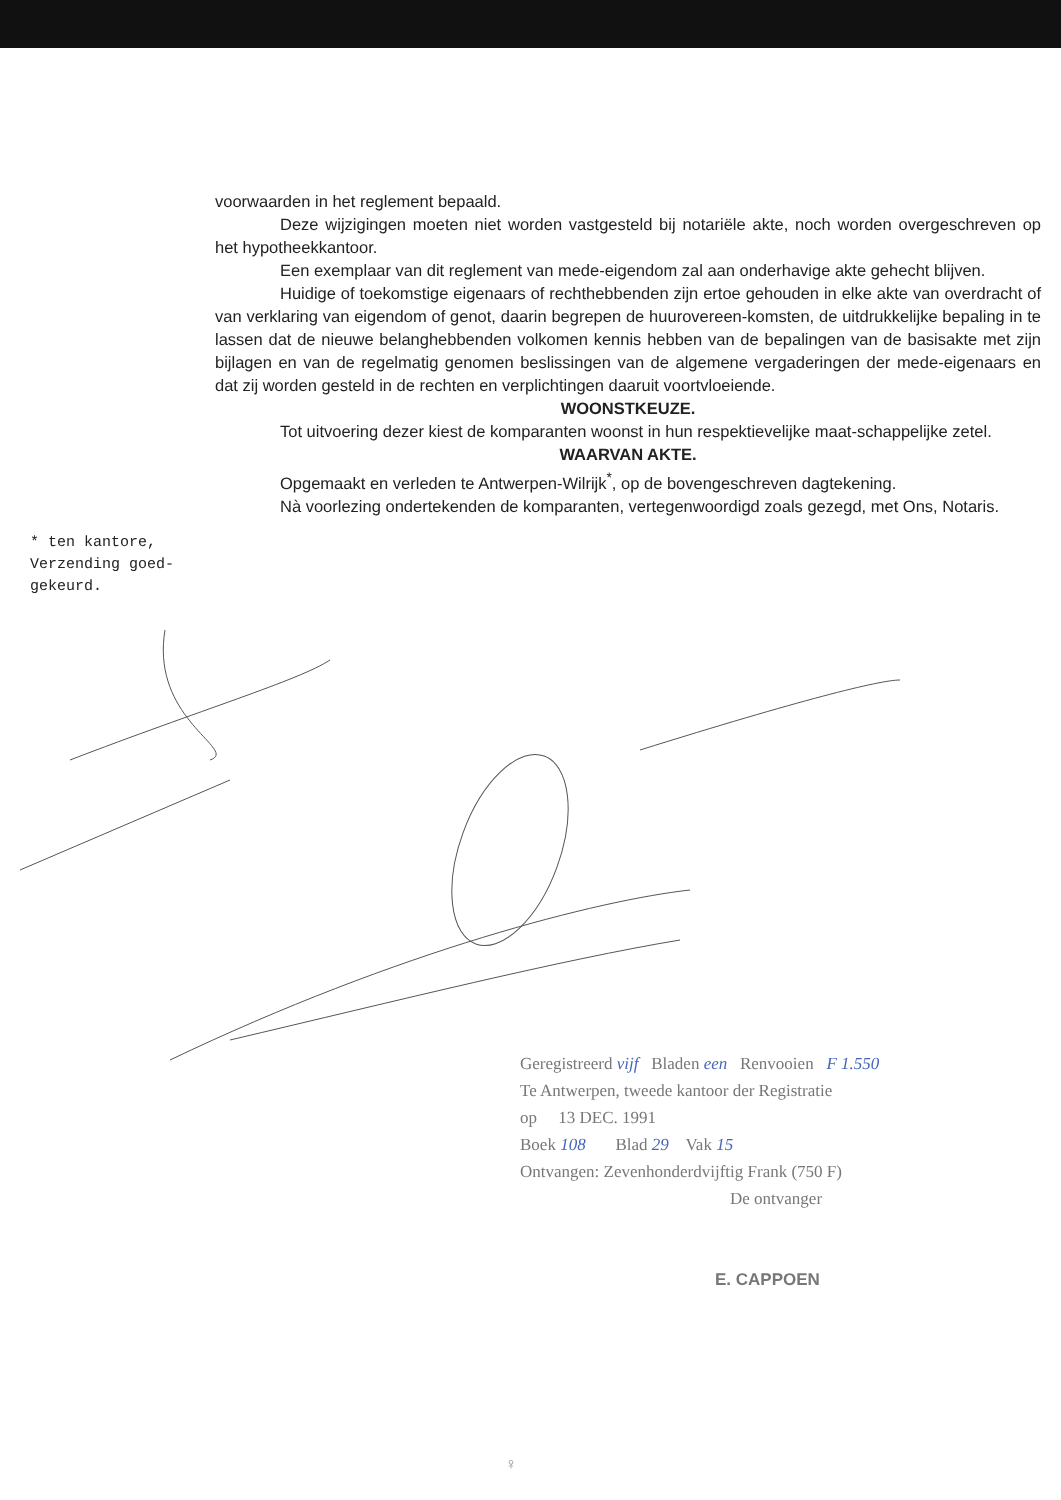* ten kantore,
Verzending goed-
gekeurd.
voorwaarden in het reglement bepaald.
Deze wijzigingen moeten niet worden vastgesteld bij notariële akte, noch worden overgeschreven op het hypotheekkantoor.
Een exemplaar van dit reglement van mede-eigendom zal aan onderhavige akte gehecht blijven.
Huidige of toekomstige eigenaars of rechthebbenden zijn ertoe gehouden in elke akte van overdracht of van verklaring van eigendom of genot, daarin begrepen de huurovereen-komsten, de uitdrukkelijke bepaling in te lassen dat de nieuwe belanghebbenden volkomen kennis hebben van de bepalingen van de basisakte met zijn bijlagen en van de regelmatig genomen beslissingen van de algemene vergaderingen der mede-eigenaars en dat zij worden gesteld in de rechten en verplichtingen daaruit voortvloeiende.
WOONSTKEUZE.
Tot uitvoering dezer kiest de komparanten woonst in hun respektievelijke maat-schappelijke zetel.
WAARVAN AKTE.
Opgemaakt en verleden te Antwerpen-Wilrijk<sup>*</sup>, op de bovengeschreven dagtekening.
Nà voorlezing ondertekenden de komparanten, vertegenwoordigd zoals gezegd, met Ons, Notaris.
Geregistreerd vijf Bladen een Renvooien F 1.550
Te Antwerpen, tweede kantoor der Registratie
op 13 DEC. 1991
Boek 108 Blad 29 Vak 15
Ontvangen: Zevenhonderdvijftig Frank (750 F)
De ontvanger
E. CAPPOEN
♀